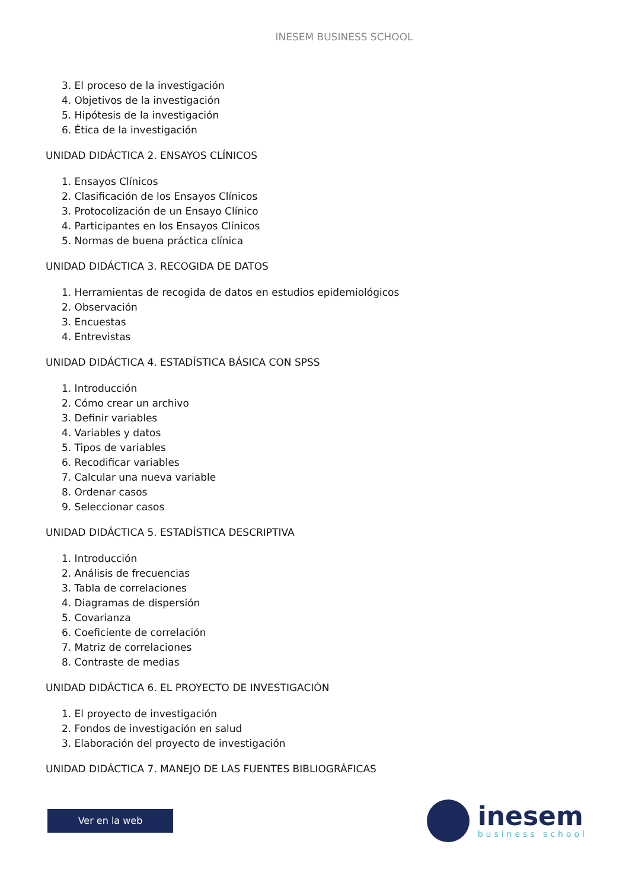INESEM BUSINESS SCHOOL
3. El proceso de la investigación
4. Objetivos de la investigación
5. Hipótesis de la investigación
6. Ética de la investigación
UNIDAD DIDÁCTICA 2. ENSAYOS CLÍNICOS
1. Ensayos Clínicos
2. Clasificación de los Ensayos Clínicos
3. Protocolización de un Ensayo Clínico
4. Participantes en los Ensayos Clínicos
5. Normas de buena práctica clínica
UNIDAD DIDÁCTICA 3. RECOGIDA DE DATOS
1. Herramientas de recogida de datos en estudios epidemiológicos
2. Observación
3. Encuestas
4. Entrevistas
UNIDAD DIDÁCTICA 4. ESTADÍSTICA BÁSICA CON SPSS
1. Introducción
2. Cómo crear un archivo
3. Definir variables
4. Variables y datos
5. Tipos de variables
6. Recodificar variables
7. Calcular una nueva variable
8. Ordenar casos
9. Seleccionar casos
UNIDAD DIDÁCTICA 5. ESTADÍSTICA DESCRIPTIVA
1. Introducción
2. Análisis de frecuencias
3. Tabla de correlaciones
4. Diagramas de dispersión
5. Covarianza
6. Coeficiente de correlación
7. Matriz de correlaciones
8. Contraste de medias
UNIDAD DIDÁCTICA 6. EL PROYECTO DE INVESTIGACIÓN
1. El proyecto de investigación
2. Fondos de investigación en salud
3. Elaboración del proyecto de investigación
UNIDAD DIDÁCTICA 7. MANEJO DE LAS FUENTES BIBLIOGRÁFICAS
Ver en la web
inesem
business school